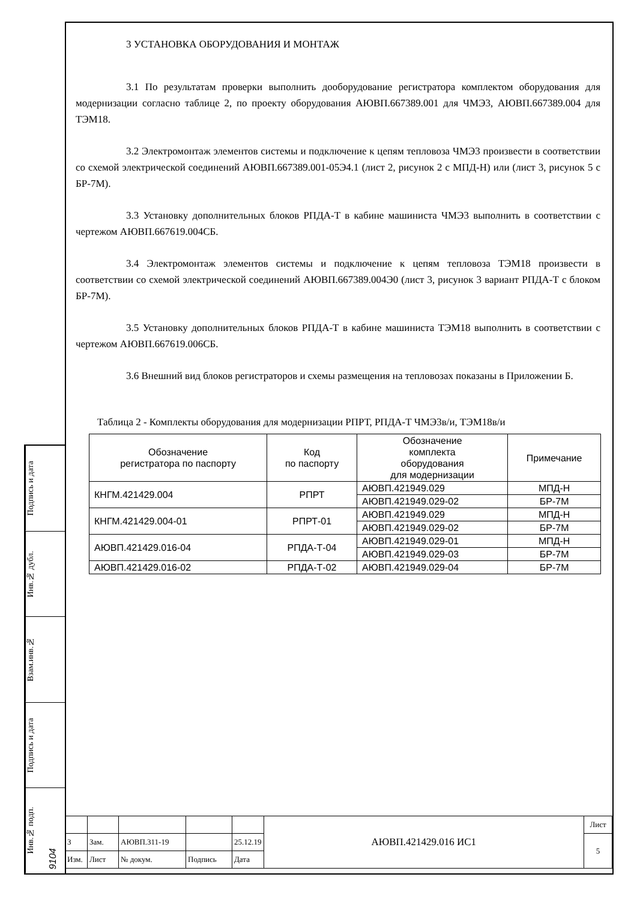Подпись и дата
Инв.№ дубл.
Взам.инв.№
Подпись и дата
Инв.№ подп. 9104
3 УСТАНОВКА ОБОРУДОВАНИЯ И МОНТАЖ
3.1 По результатам проверки выполнить дооборудование регистратора комплектом оборудования для модернизации согласно таблице 2, по проекту оборудования АЮВП.667389.001 для ЧМЭ3, АЮВП.667389.004 для ТЭМ18.
3.2 Электромонтаж элементов системы и подключение к цепям тепловоза ЧМЭ3 произвести в соответствии со схемой электрической соединений АЮВП.667389.001-05Э4.1 (лист 2, рисунок 2 с МПД-Н) или (лист 3, рисунок 5 с БР-7М).
3.3 Установку дополнительных блоков РПДА-Т в кабине машиниста ЧМЭ3 выполнить в соответствии с чертежом АЮВП.667619.004СБ.
3.4 Электромонтаж элементов системы и подключение к цепям тепловоза ТЭМ18 произвести в соответствии со схемой электрической соединений АЮВП.667389.004Э0 (лист 3, рисунок 3 вариант РПДА-Т с блоком БР-7М).
3.5 Установку дополнительных блоков РПДА-Т в кабине машиниста ТЭМ18 выполнить в соответствии с чертежом АЮВП.667619.006СБ.
3.6 Внешний вид блоков регистраторов и схемы размещения на тепловозах показаны в Приложении Б.
Таблица 2 - Комплекты оборудования для модернизации РПРТ, РПДА-Т ЧМЭ3в/и, ТЭМ18в/и
| Обозначение регистратора по паспорту | Код по паспорту | Обозначение комплекта оборудования для модернизации | Примечание |
| --- | --- | --- | --- |
| КНГМ.421429.004 | РПРТ | АЮВП.421949.029 | МПД-Н |
| | | АЮВП.421949.029-02 | БР-7М |
| КНГМ.421429.004-01 | РПРТ-01 | АЮВП.421949.029 | МПД-Н |
| | | АЮВП.421949.029-02 | БР-7М |
| АЮВП.421429.016-04 | РПДА-Т-04 | АЮВП.421949.029-01 | МПД-Н |
| | | АЮВП.421949.029-03 | БР-7М |
| АЮВП.421429.016-02 | РПДА-Т-02 | АЮВП.421949.029-04 | БР-7М |
| | | | | | АЮВП.421429.016 ИС1 | Лист |
| 3 | Зам. | АЮВП.311-19 | | 25.12.19 | | 5 |
| Изм. | Лист | № докум. | Подпись | Дата | | |